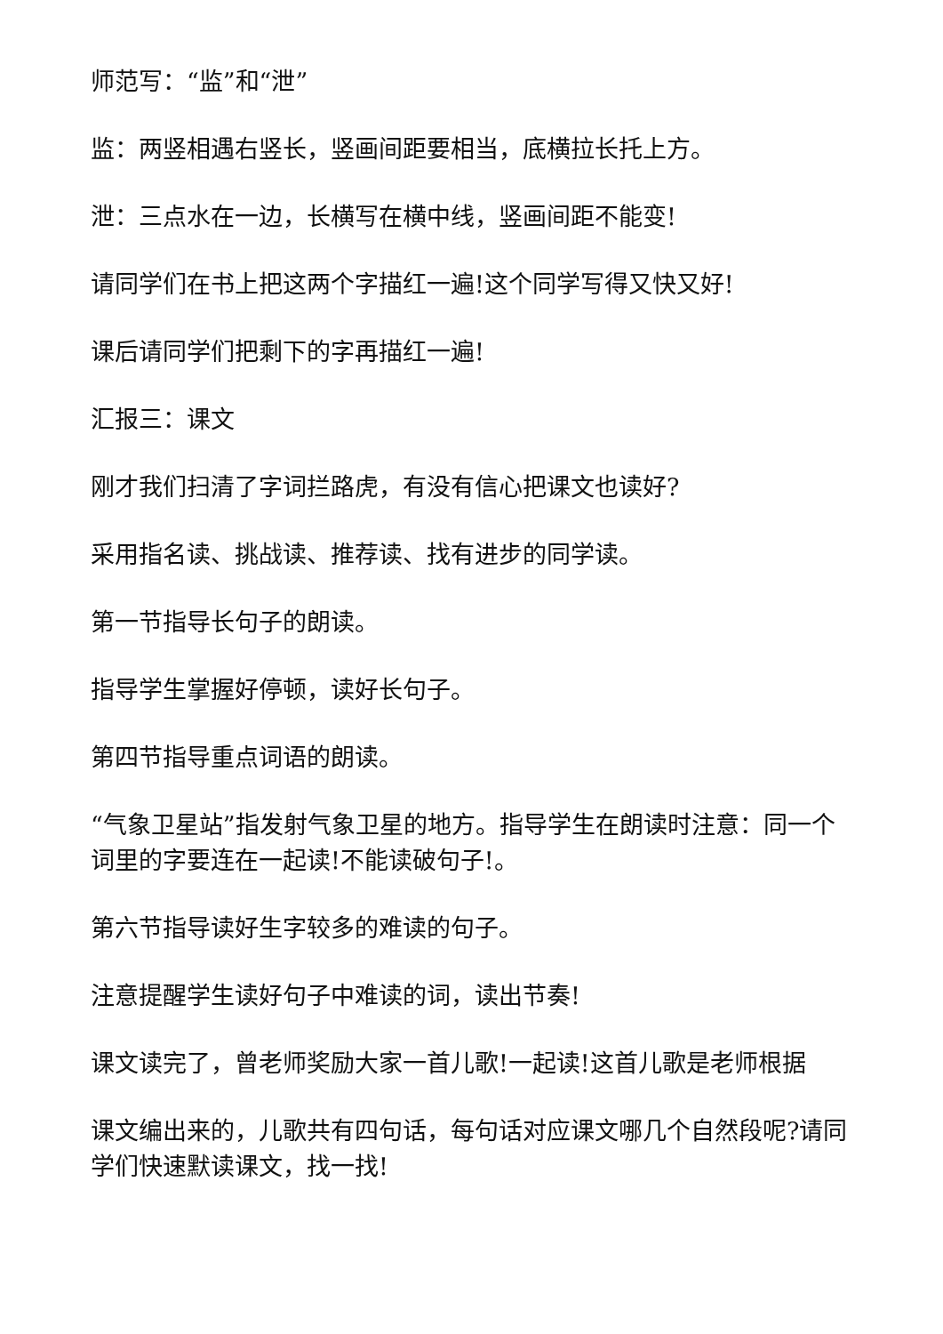师范写：“监”和“泄”
监：两竖相遇右竖长，竖画间距要相当，底横拉长托上方。
泄：三点水在一边，长横写在横中线，竖画间距不能变!
请同学们在书上把这两个字描红一遍!这个同学写得又快又好!
课后请同学们把剩下的字再描红一遍!
汇报三：课文
刚才我们扫清了字词拦路虎，有没有信心把课文也读好?
采用指名读、挑战读、推荐读、找有进步的同学读。
第一节指导长句子的朗读。
指导学生掌握好停顿，读好长句子。
第四节指导重点词语的朗读。
“气象卫星站”指发射气象卫星的地方。指导学生在朗读时注意：同一个词里的字要连在一起读!不能读破句子!。
第六节指导读好生字较多的难读的句子。
注意提醒学生读好句子中难读的词，读出节奏!
课文读完了，曾老师奖励大家一首儿歌!一起读!这首儿歌是老师根据
课文编出来的，儿歌共有四句话，每句话对应课文哪几个自然段呢?请同学们快速默读课文，找一找!